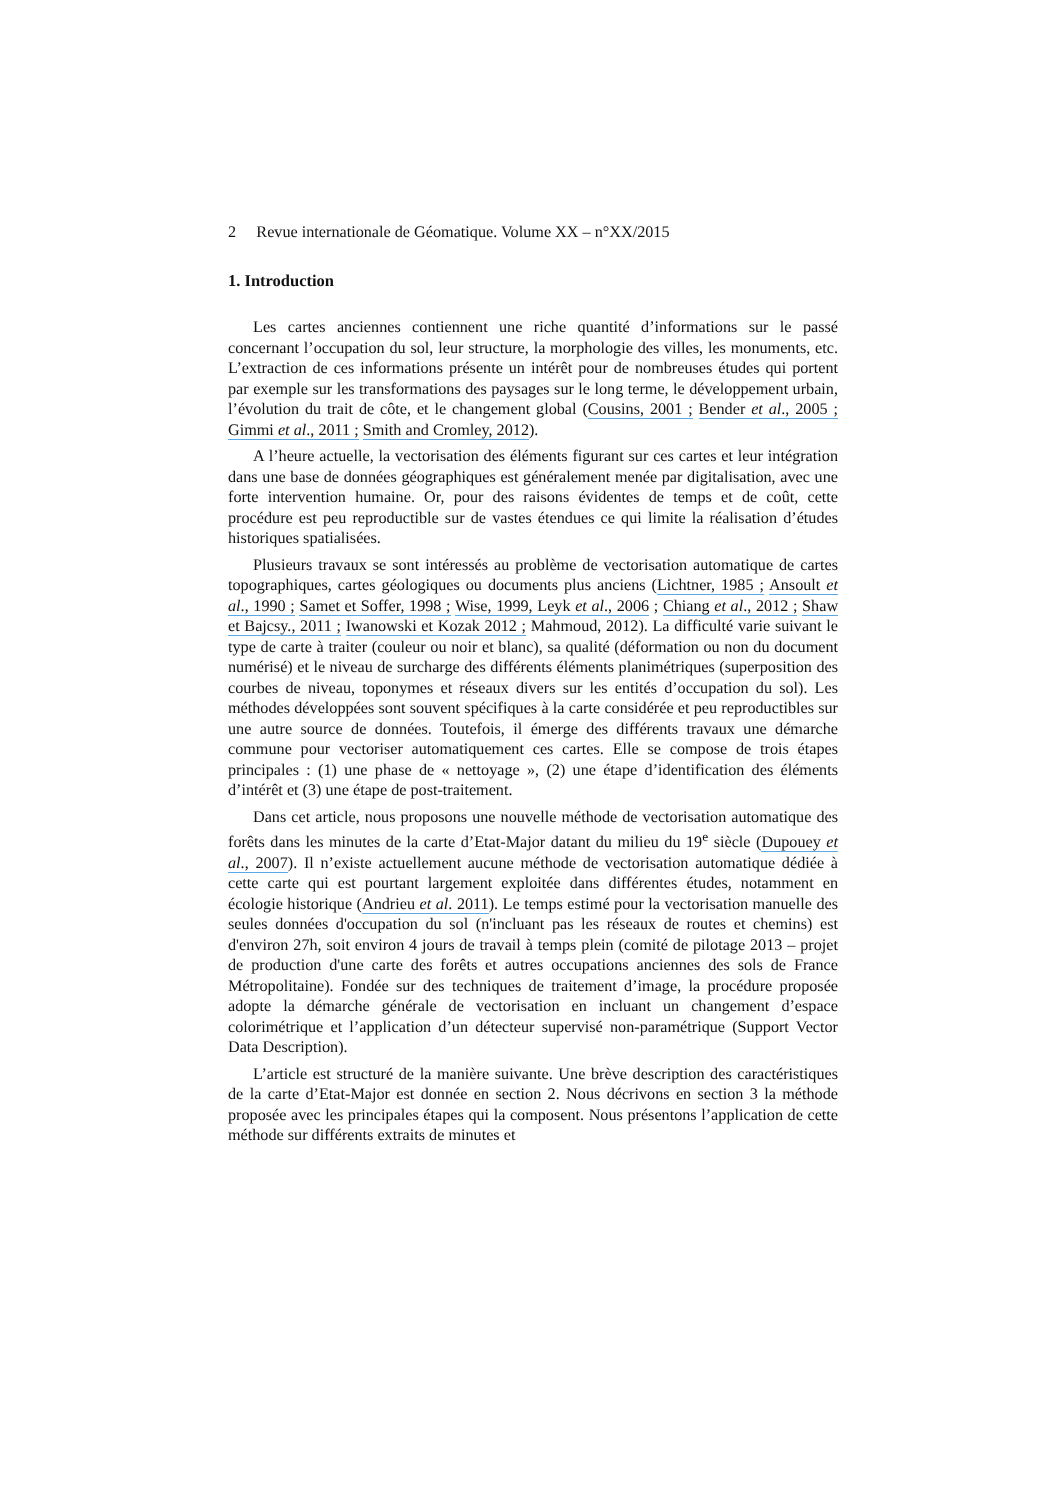2 Revue internationale de Géomatique. Volume XX – n°XX/2015
1. Introduction
Les cartes anciennes contiennent une riche quantité d’informations sur le passé concernant l’occupation du sol, leur structure, la morphologie des villes, les monuments, etc. L’extraction de ces informations présente un intérêt pour de nombreuses études qui portent par exemple sur les transformations des paysages sur le long terme, le développement urbain, l’évolution du trait de côte, et le changement global (Cousins, 2001 ; Bender et al., 2005 ; Gimmi et al., 2011 ; Smith and Cromley, 2012).
A l’heure actuelle, la vectorisation des éléments figurant sur ces cartes et leur intégration dans une base de données géographiques est généralement menée par digitalisation, avec une forte intervention humaine. Or, pour des raisons évidentes de temps et de coût, cette procédure est peu reproductible sur de vastes étendues ce qui limite la réalisation d’études historiques spatialisées.
Plusieurs travaux se sont intéressés au problème de vectorisation automatique de cartes topographiques, cartes géologiques ou documents plus anciens (Lichtner, 1985 ; Ansoult et al., 1990 ; Samet et Soffer, 1998 ; Wise, 1999, Leyk et al., 2006 ; Chiang et al., 2012 ; Shaw et Bajcsy., 2011 ; Iwanowski et Kozak 2012 ; Mahmoud, 2012). La difficulté varie suivant le type de carte à traiter (couleur ou noir et blanc), sa qualité (déformation ou non du document numérisé) et le niveau de surcharge des différents éléments planimétriques (superposition des courbes de niveau, toponymes et réseaux divers sur les entités d’occupation du sol). Les méthodes développées sont souvent spécifiques à la carte considérée et peu reproductibles sur une autre source de données. Toutefois, il émerge des différents travaux une démarche commune pour vectoriser automatiquement ces cartes. Elle se compose de trois étapes principales : (1) une phase de « nettoyage », (2) une étape d’identification des éléments d’intérêt et (3) une étape de post-traitement.
Dans cet article, nous proposons une nouvelle méthode de vectorisation automatique des forêts dans les minutes de la carte d’Etat-Major datant du milieu du 19<sup>e</sup> siècle (Dupouey et al., 2007). Il n’existe actuellement aucune méthode de vectorisation automatique dédiée à cette carte qui est pourtant largement exploitée dans différentes études, notamment en écologie historique (Andrieu et al. 2011). Le temps estimé pour la vectorisation manuelle des seules données d'occupation du sol (n'incluant pas les réseaux de routes et chemins) est d'environ 27h, soit environ 4 jours de travail à temps plein (comité de pilotage 2013 – projet de production d'une carte des forêts et autres occupations anciennes des sols de France Métropolitaine). Fondée sur des techniques de traitement d’image, la procédure proposée adopte la démarche générale de vectorisation en incluant un changement d’espace colorimétrique et l’application d’un détecteur supervisé non-paramétrique (Support Vector Data Description).
L’article est structuré de la manière suivante. Une brève description des caractéristiques de la carte d’Etat-Major est donnée en section 2. Nous décrivons en section 3 la méthode proposée avec les principales étapes qui la composent. Nous présentons l’application de cette méthode sur différents extraits de minutes et